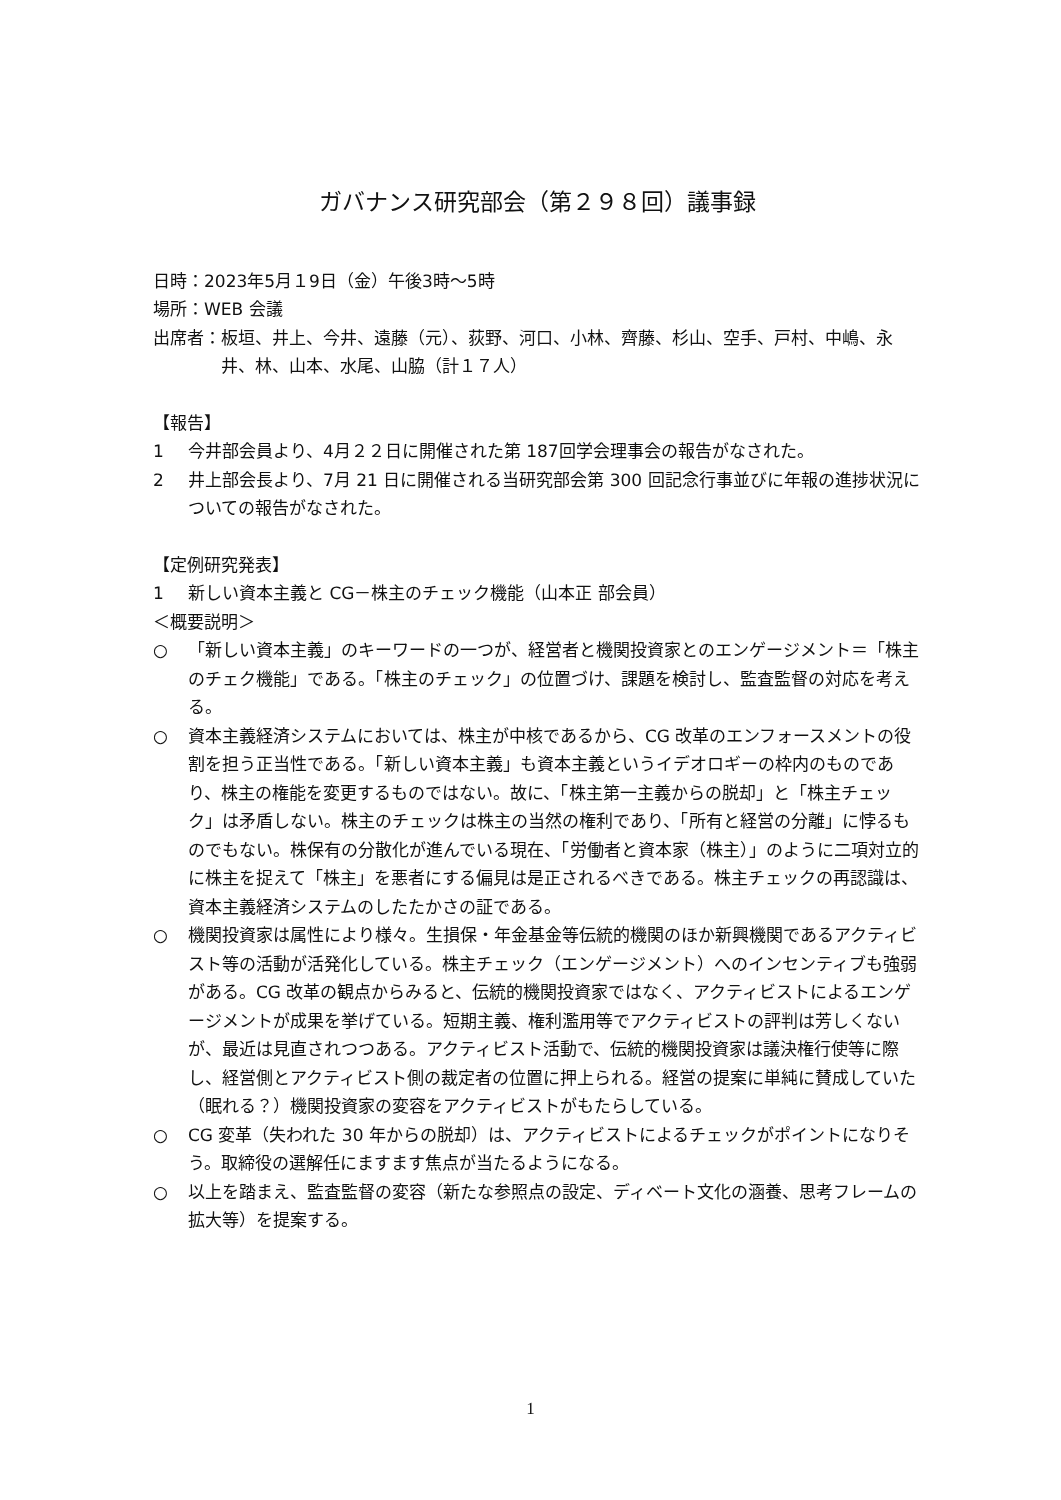ガバナンス研究部会（第２９８回）議事録
日時：2023年5月１9日（金）午後3時～5時
場所：WEB 会議
出席者： 板垣、井上、今井、遠藤（元）、荻野、河口、小林、齊藤、杉山、空手、戸村、中嶋、永井、林、山本、水尾、山脇（計１７人）
【報告】
1 今井部会員より、4月２２日に開催された第 187回学会理事会の報告がなされた。
2 井上部会長より、7月 21 日に開催される当研究部会第 300 回記念行事並びに年報の進捗状況についての報告がなされた。
【定例研究発表】
1 新しい資本主義と CG－株主のチェック機能（山本正 部会員）
＜概要説明＞
○ 「新しい資本主義」のキーワードの一つが、経営者と機関投資家とのエンゲージメント＝「株主のチェク機能」である。「株主のチェック」の位置づけ、課題を検討し、監査監督の対応を考える。
○ 資本主義経済システムにおいては、株主が中核であるから、CG 改革のエンフォースメントの役割を担う正当性である。「新しい資本主義」も資本主義というイデオロギーの枠内のものであり、株主の権能を変更するものではない。故に、「株主第一主義からの脱却」と「株主チェック」は矛盾しない。株主のチェックは株主の当然の権利であり、「所有と経営の分離」に悖るものでもない。株保有の分散化が進んでいる現在、「労働者と資本家（株主）」のように二項対立的に株主を捉えて「株主」を悪者にする偏見は是正されるべきである。株主チェックの再認識は、資本主義経済システムのしたたかさの証である。
○ 機関投資家は属性により様々。生損保・年金基金等伝統的機関のほか新興機関であるアクティビスト等の活動が活発化している。株主チェック（エンゲージメント）へのインセンティブも強弱がある。CG 改革の観点からみると、伝統的機関投資家ではなく、アクティビストによるエンゲージメントが成果を挙げている。短期主義、権利濫用等でアクティビストの評判は芳しくないが、最近は見直されつつある。アクティビスト活動で、伝統的機関投資家は議決権行使等に際し、経営側とアクティビスト側の裁定者の位置に押上られる。経営の提案に単純に賛成していた（眠れる？）機関投資家の変容をアクティビストがもたらしている。
○ CG 変革（失われた 30 年からの脱却）は、アクティビストによるチェックがポイントになりそう。取締役の選解任にますます焦点が当たるようになる。
○ 以上を踏まえ、監査監督の変容（新たな参照点の設定、ディベート文化の涵養、思考フレームの拡大等）を提案する。
1